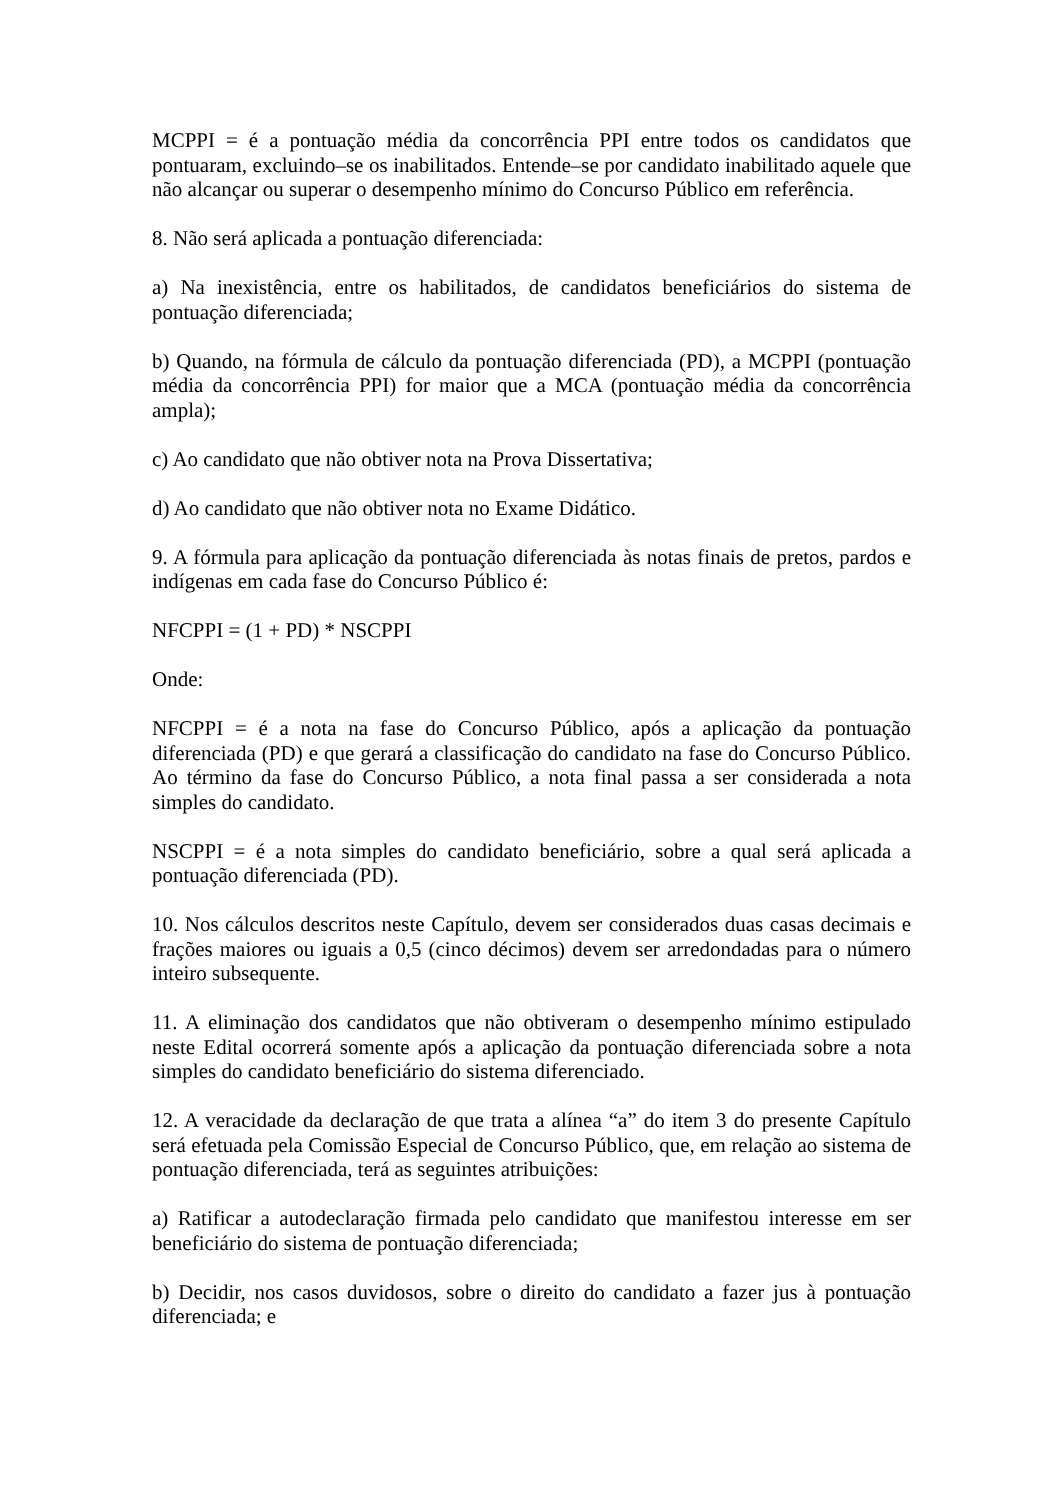MCPPI = é a pontuação média da concorrência PPI entre todos os candidatos que pontuaram, excluindo–se os inabilitados. Entende–se por candidato inabilitado aquele que não alcançar ou superar o desempenho mínimo do Concurso Público em referência.
8. Não será aplicada a pontuação diferenciada:
a) Na inexistência, entre os habilitados, de candidatos beneficiários do sistema de pontuação diferenciada;
b) Quando, na fórmula de cálculo da pontuação diferenciada (PD), a MCPPI (pontuação média da concorrência PPI) for maior que a MCA (pontuação média da concorrência ampla);
c) Ao candidato que não obtiver nota na Prova Dissertativa;
d) Ao candidato que não obtiver nota no Exame Didático.
9. A fórmula para aplicação da pontuação diferenciada às notas finais de pretos, pardos e indígenas em cada fase do Concurso Público é:
NFCPPI = (1 + PD) * NSCPPI
Onde:
NFCPPI = é a nota na fase do Concurso Público, após a aplicação da pontuação diferenciada (PD) e que gerará a classificação do candidato na fase do Concurso Público. Ao término da fase do Concurso Público, a nota final passa a ser considerada a nota simples do candidato.
NSCPPI = é a nota simples do candidato beneficiário, sobre a qual será aplicada a pontuação diferenciada (PD).
10. Nos cálculos descritos neste Capítulo, devem ser considerados duas casas decimais e frações maiores ou iguais a 0,5 (cinco décimos) devem ser arredondadas para o número inteiro subsequente.
11. A eliminação dos candidatos que não obtiveram o desempenho mínimo estipulado neste Edital ocorrerá somente após a aplicação da pontuação diferenciada sobre a nota simples do candidato beneficiário do sistema diferenciado.
12. A veracidade da declaração de que trata a alínea “a” do item 3 do presente Capítulo será efetuada pela Comissão Especial de Concurso Público, que, em relação ao sistema de pontuação diferenciada, terá as seguintes atribuições:
a) Ratificar a autodeclaração firmada pelo candidato que manifestou interesse em ser beneficiário do sistema de pontuação diferenciada;
b) Decidir, nos casos duvidosos, sobre o direito do candidato a fazer jus à pontuação diferenciada; e